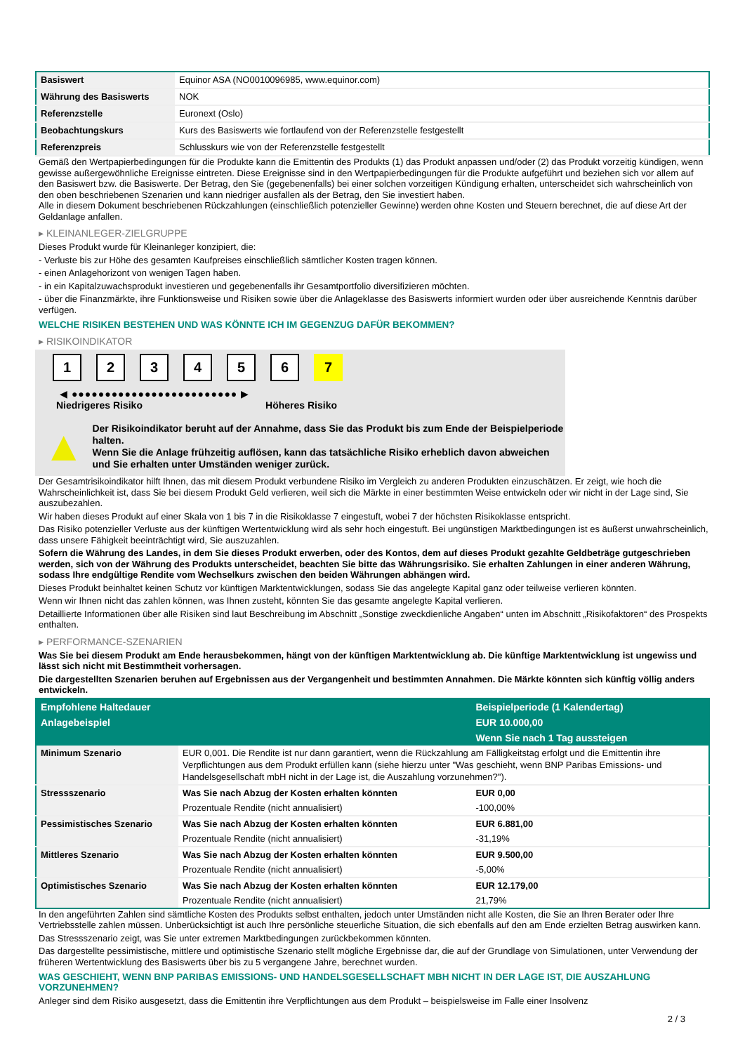| Basiswert | Equinor ASA (NO0010096985, www.equinor.com) |
| Währung des Basiswerts | NOK |
| Referenzstelle | Euronext (Oslo) |
| Beobachtungskurs | Kurs des Basiswerts wie fortlaufend von der Referenzstelle festgestellt |
| Referenzpreis | Schlusskurs wie von der Referenzstelle festgestellt |
Gemäß den Wertpapierbedingungen für die Produkte kann die Emittentin des Produkts (1) das Produkt anpassen und/oder (2) das Produkt vorzeitig kündigen, wenn gewisse außergewöhnliche Ereignisse eintreten. Diese Ereignisse sind in den Wertpapierbedingungen für die Produkte aufgeführt und beziehen sich vor allem auf den Basiswert bzw. die Basiswerte. Der Betrag, den Sie (gegebenenfalls) bei einer solchen vorzeitigen Kündigung erhalten, unterscheidet sich wahrscheinlich von den oben beschriebenen Szenarien und kann niedriger ausfallen als der Betrag, den Sie investiert haben.
Alle in diesem Dokument beschriebenen Rückzahlungen (einschließlich potenzieller Gewinne) werden ohne Kosten und Steuern berechnet, die auf diese Art der Geldanlage anfallen.
▸ KLEINANLEGER-ZIELGRUPPE
Dieses Produkt wurde für Kleinanleger konzipiert, die:
- Verluste bis zur Höhe des gesamten Kaufpreises einschließlich sämtlicher Kosten tragen können.
- einen Anlagehorizont von wenigen Tagen haben.
- in ein Kapitalzuwachsprodukt investieren und gegebenenfalls ihr Gesamtportfolio diversifizieren möchten.
- über die Finanzmärkte, ihre Funktionsweise und Risiken sowie über die Anlageklasse des Basiswerts informiert wurden oder über ausreichende Kenntnis darüber verfügen.
WELCHE RISIKEN BESTEHEN UND WAS KÖNNTE ICH IM GEGENZUG DAFÜR BEKOMMEN?
▸ RISIKOINDIKATOR
1 2 3 4 5 6 7
◀ ●●●●●●●●●●●●●●●●●●●●●●●●● ▶
Niedrigeres Risiko Höheres Risiko
▲
Der Risikoindikator beruht auf der Annahme, dass Sie das Produkt bis zum Ende der Beispielperiode halten.
Wenn Sie die Anlage frühzeitig auflösen, kann das tatsächliche Risiko erheblich davon abweichen und Sie erhalten unter Umständen weniger zurück.
Der Gesamtrisikoindikator hilft Ihnen, das mit diesem Produkt verbundene Risiko im Vergleich zu anderen Produkten einzuschätzen. Er zeigt, wie hoch die Wahrscheinlichkeit ist, dass Sie bei diesem Produkt Geld verlieren, weil sich die Märkte in einer bestimmten Weise entwickeln oder wir nicht in der Lage sind, Sie auszubezahlen.
Wir haben dieses Produkt auf einer Skala von 1 bis 7 in die Risikoklasse 7 eingestuft, wobei 7 der höchsten Risikoklasse entspricht.
Das Risiko potenzieller Verluste aus der künftigen Wertentwicklung wird als sehr hoch eingestuft. Bei ungünstigen Marktbedingungen ist es äußerst unwahrscheinlich, dass unsere Fähigkeit beeinträchtigt wird, Sie auszuzahlen.
Sofern die Währung des Landes, in dem Sie dieses Produkt erwerben, oder des Kontos, dem auf dieses Produkt gezahlte Geldbeträge gutgeschrieben werden, sich von der Währung des Produkts unterscheidet, beachten Sie bitte das Währungsrisiko. Sie erhalten Zahlungen in einer anderen Währung, sodass Ihre endgültige Rendite vom Wechselkurs zwischen den beiden Währungen abhängen wird.
Dieses Produkt beinhaltet keinen Schutz vor künftigen Marktentwicklungen, sodass Sie das angelegte Kapital ganz oder teilweise verlieren könnten.
Wenn wir Ihnen nicht das zahlen können, was Ihnen zusteht, könnten Sie das gesamte angelegte Kapital verlieren.
Detaillierte Informationen über alle Risiken sind laut Beschreibung im Abschnitt „Sonstige zweckdienliche Angaben“ unten im Abschnitt „Risikofaktoren“ des Prospekts enthalten.
▸ PERFORMANCE-SZENARIEN
Was Sie bei diesem Produkt am Ende herausbekommen, hängt von der künftigen Marktentwicklung ab. Die künftige Marktentwicklung ist ungewiss und lässt sich nicht mit Bestimmtheit vorhersagen.
Die dargestellten Szenarien beruhen auf Ergebnissen aus der Vergangenheit und bestimmten Annahmen. Die Märkte könnten sich künftig völlig anders entwickeln.
| Empfohlene Haltedauer | | Beispielperiode (1 Kalendertag) |
| --- | --- | --- |
| Anlagebeispiel | | EUR 10.000,00 |
| | | Wenn Sie nach 1 Tag aussteigen |
| Minimum Szenario | EUR 0,001. Die Rendite ist nur dann garantiert, wenn die Rückzahlung am Fälligkeitstag erfolgt und die Emittentin ihre Verpflichtungen aus dem Produkt erfüllen kann (siehe hierzu unter "Was geschieht, wenn BNP Paribas Emissions- und Handelsgesellschaft mbH nicht in der Lage ist, die Auszahlung vorzunehmen?"). | |
| Stressszenario | Was Sie nach Abzug der Kosten erhalten könnten | EUR 0,00 |
| | Prozentuale Rendite (nicht annualisiert) | -100,00% |
| Pessimistisches Szenario | Was Sie nach Abzug der Kosten erhalten könnten | EUR 6.881,00 |
| | Prozentuale Rendite (nicht annualisiert) | -31,19% |
| Mittleres Szenario | Was Sie nach Abzug der Kosten erhalten könnten | EUR 9.500,00 |
| | Prozentuale Rendite (nicht annualisiert) | -5,00% |
| Optimistisches Szenario | Was Sie nach Abzug der Kosten erhalten könnten | EUR 12.179,00 |
| | Prozentuale Rendite (nicht annualisiert) | 21,79% |
In den angeführten Zahlen sind sämtliche Kosten des Produkts selbst enthalten, jedoch unter Umständen nicht alle Kosten, die Sie an Ihren Berater oder Ihre Vertriebsstelle zahlen müssen. Unberücksichtigt ist auch Ihre persönliche steuerliche Situation, die sich ebenfalls auf den am Ende erzielten Betrag auswirken kann.
Das Stressszenario zeigt, was Sie unter extremen Marktbedingungen zurückbekommen könnten.
Das dargestellte pessimistische, mittlere und optimistische Szenario stellt mögliche Ergebnisse dar, die auf der Grundlage von Simulationen, unter Verwendung der früheren Wertentwicklung des Basiswerts über bis zu 5 vergangene Jahre, berechnet wurden.
WAS GESCHIEHT, WENN BNP PARIBAS EMISSIONS- UND HANDELSGESELLSCHAFT MBH NICHT IN DER LAGE IST, DIE AUSZAHLUNG VORZUNEHMEN?
Anleger sind dem Risiko ausgesetzt, dass die Emittentin ihre Verpflichtungen aus dem Produkt – beispielsweise im Falle einer Insolvenz
2 / 3